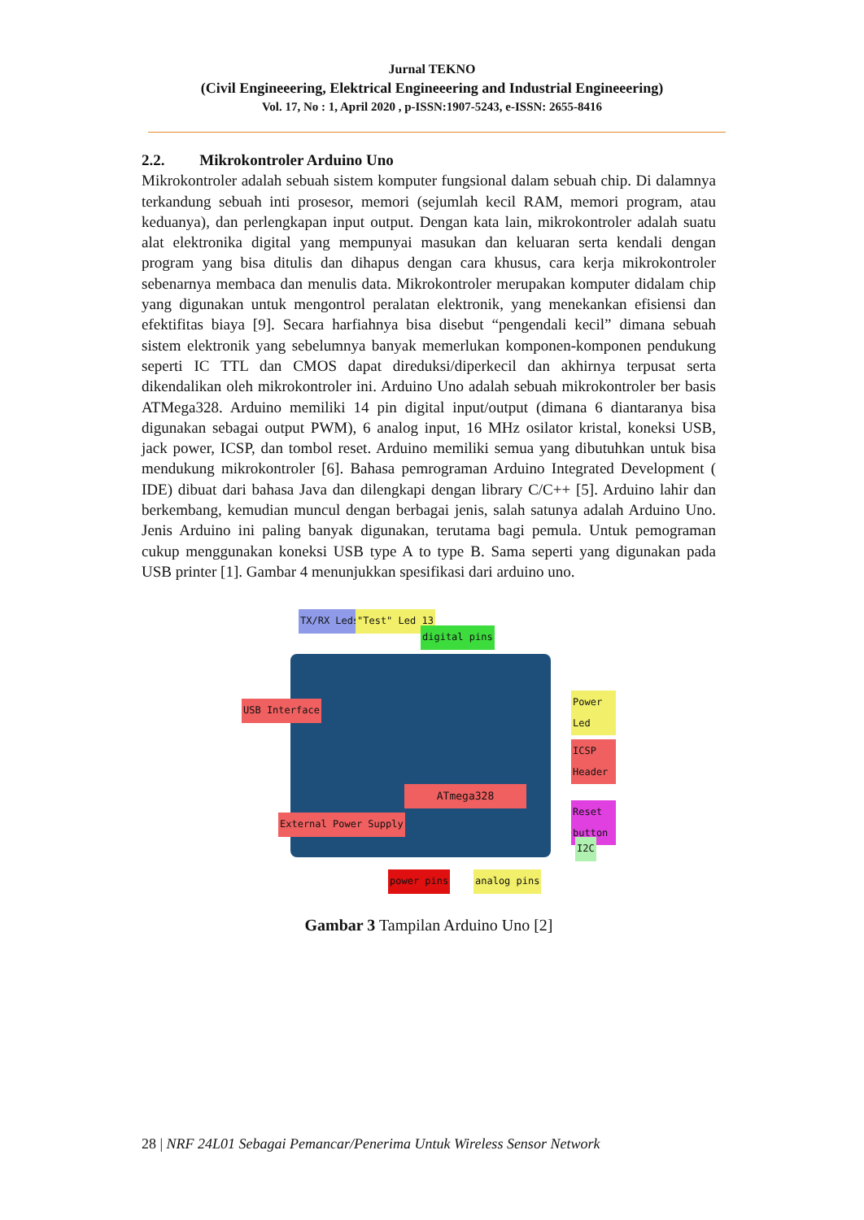Jurnal TEKNO
(Civil Engineeering, Elektrical Engineeering and Industrial Engineeering)
Vol. 17, No : 1, April 2020 , p-ISSN:1907-5243, e-ISSN: 2655-8416
2.2. Mikrokontroler Arduino Uno
Mikrokontroler adalah sebuah sistem komputer fungsional dalam sebuah chip. Di dalamnya terkandung sebuah inti prosesor, memori (sejumlah kecil RAM, memori program, atau keduanya), dan perlengkapan input output. Dengan kata lain, mikrokontroler adalah suatu alat elektronika digital yang mempunyai masukan dan keluaran serta kendali dengan program yang bisa ditulis dan dihapus dengan cara khusus, cara kerja mikrokontroler sebenarnya membaca dan menulis data. Mikrokontroler merupakan komputer didalam chip yang digunakan untuk mengontrol peralatan elektronik, yang menekankan efisiensi dan efektifitas biaya [9]. Secara harfiahnya bisa disebut “pengendali kecil” dimana sebuah sistem elektronik yang sebelumnya banyak memerlukan komponen-komponen pendukung seperti IC TTL dan CMOS dapat direduksi/diperkecil dan akhirnya terpusat serta dikendalikan oleh mikrokontroler ini. Arduino Uno adalah sebuah mikrokontroler ber basis ATMega328. Arduino memiliki 14 pin digital input/output (dimana 6 diantaranya bisa digunakan sebagai output PWM), 6 analog input, 16 MHz osilator kristal, koneksi USB, jack power, ICSP, dan tombol reset. Arduino memiliki semua yang dibutuhkan untuk bisa mendukung mikrokontroler [6]. Bahasa pemrograman Arduino Integrated Development ( IDE) dibuat dari bahasa Java dan dilengkapi dengan library C/C++ [5]. Arduino lahir dan berkembang, kemudian muncul dengan berbagai jenis, salah satunya adalah Arduino Uno. Jenis Arduino ini paling banyak digunakan, terutama bagi pemula. Untuk pemograman cukup menggunakan koneksi USB type A to type B. Sama seperti yang digunakan pada USB printer [1]. Gambar 4 menunjukkan spesifikasi dari arduino uno.
ATmega328
TX/RX Leds "Test" Led 13
digital pins
USB Interface
Power Led
ICSP Header
Reset button
I2C
External Power Supply
power pins analog pins
Gambar 3 Tampilan Arduino Uno [2]
28 | NRF 24L01 Sebagai Pemancar/Penerima Untuk Wireless Sensor Network